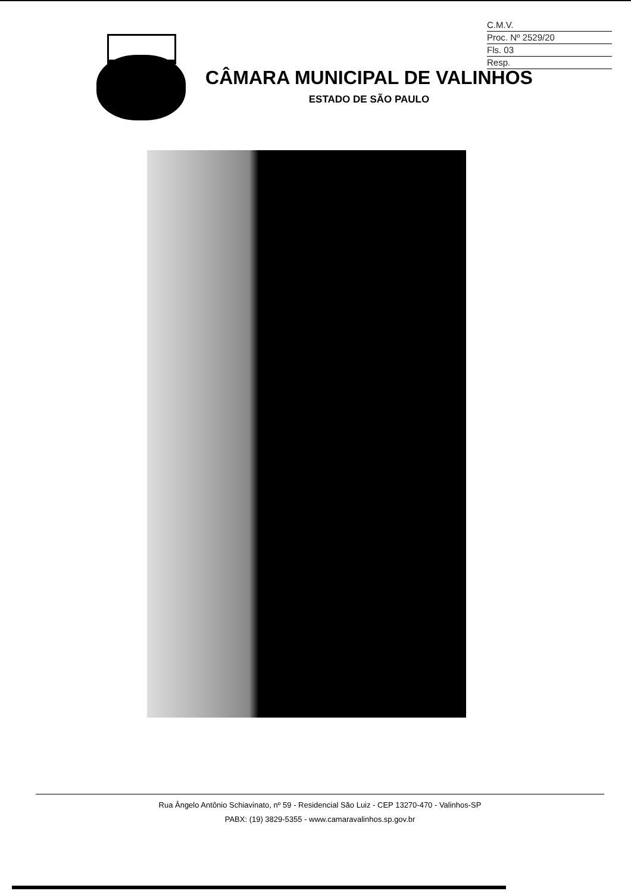C.M.V.
Proc. Nº 2529/20
Fls. 03
Resp.
CÂMARA MUNICIPAL DE VALINHOS
ESTADO DE SÃO PAULO
Rua Ângelo Antônio Schiavinato, nº 59 - Residencial São Luiz - CEP 13270-470 - Valinhos-SP
PABX: (19) 3829-5355 - www.camaravalinhos.sp.gov.br